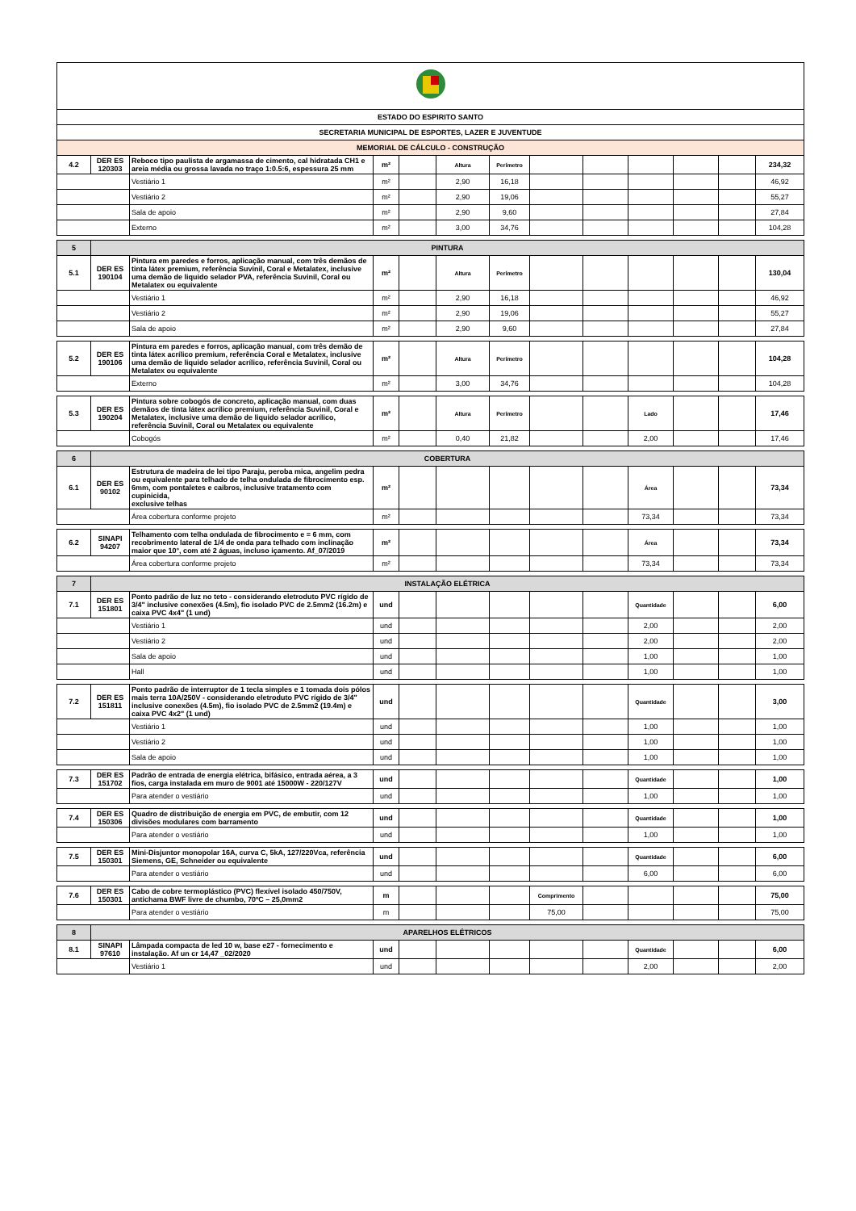| ESTADO DO ESPIRITO SANTO | | | | | | | | | | | | |
| SECRETARIA MUNICIPAL DE ESPORTES, LAZER E JUVENTUDE | | | | | | | | | | | | |
| MEMORIAL DE CÁLCULO - CONSTRUÇÃO | | | | | | | | | | | | |
| 4.2 | DER ES 120303 | Reboco tipo paulista de argamassa de cimento, cal hidratada CH1 e areia média ou grossa lavada no traço 1:0.5:6, espessura 25 mm | m² | | Altura | Perímetro | | | | | | 234,32 |
| | | Vestiário 1 | m² | | 2,90 | 16,18 | | | | | | 46,92 |
| | | Vestiário 2 | m² | | 2,90 | 19,06 | | | | | | 55,27 |
| | | Sala de apoio | m² | | 2,90 | 9,60 | | | | | | 27,84 |
| | | Externo | m² | | 3,00 | 34,76 | | | | | | 104,28 |
| 5 | PINTURA | | | | | | | | | | | |
| 5.1 | DER ES 190104 | Pintura em paredes e forros, aplicação manual, com três demãos de tinta látex premium, referência Suvinil, Coral e Metalatex, inclusive uma demão de liquido selador PVA, referência Suvinil, Coral ou Metalatex ou equivalente | m² | | Altura | Perímetro | | | | | | 130,04 |
| | | Vestiário 1 | m² | | 2,90 | 16,18 | | | | | | 46,92 |
| | | Vestiário 2 | m² | | 2,90 | 19,06 | | | | | | 55,27 |
| | | Sala de apoio | m² | | 2,90 | 9,60 | | | | | | 27,84 |
| 5.2 | DER ES 190106 | Pintura em paredes e forros, aplicação manual, com três demão de tinta látex acrílico premium, referência Coral e Metalatex, inclusive uma demão de liquido selador acrílico, referência Suvinil, Coral ou Metalatex ou equivalente | m² | | Altura | Perímetro | | | | | | 104,28 |
| | | Externo | m² | | 3,00 | 34,76 | | | | | | 104,28 |
| 5.3 | DER ES 190204 | Pintura sobre cobogós de concreto, aplicação manual, com duas demãos de tinta látex acrílico premium, referência Suvinil, Coral e Metalatex, inclusive uma demão de liquido selador acrílico, referência Suvinil, Coral ou Metalatex ou equivalente | m² | | Altura | Perímetro | | | Lado | | | 17,46 |
| | | Cobogós | m² | | 0,40 | 21,82 | | | 2,00 | | | 17,46 |
| 6 | COBERTURA | | | | | | | | | | | |
| 6.1 | DER ES 90102 | Estrutura de madeira de lei tipo Paraju, peroba mica, angelim pedra ou equivalente para telhado de telha ondulada de fibrocimento esp. 6mm, com pontaletes e caibros, inclusive tratamento com cupinicida, exclusive telhas | m² | | | | | | Área | | | 73,34 |
| | | Área cobertura conforme projeto | m² | | | | | | 73,34 | | | 73,34 |
| 6.2 | SINAPI 94207 | Telhamento com telha ondulada de fibrocimento e = 6 mm, com recobrimento lateral de 1/4 de onda para telhado com inclinação maior que 10°, com até 2 águas, incluso içamento. Af_07/2019 | m² | | | | | | Área | | | 73,34 |
| | | Área cobertura conforme projeto | m² | | | | | | 73,34 | | | 73,34 |
| 7 | INSTALAÇÃO ELÉTRICA | | | | | | | | | | | |
| 7.1 | DER ES 151801 | Ponto padrão de luz no teto - considerando eletroduto PVC rígido de 3/4" inclusive conexões (4.5m), fio isolado PVC de 2.5mm2 (16.2m) e caixa PVC 4x4" (1 und) | und | | | | | | Quantidade | | | 6,00 |
| | | Vestiário 1 | und | | | | | | 2,00 | | | 2,00 |
| | | Vestiário 2 | und | | | | | | 2,00 | | | 2,00 |
| | | Sala de apoio | und | | | | | | 1,00 | | | 1,00 |
| | | Hall | und | | | | | | 1,00 | | | 1,00 |
| 7.2 | DER ES 151811 | Ponto padrão de interruptor de 1 tecla simples e 1 tomada dois pólos mais terra 10A/250V - considerando eletroduto PVC rígido de 3/4" inclusive conexões (4.5m), fio isolado PVC de 2.5mm2 (19.4m) e caixa PVC 4x2" (1 und) | und | | | | | | Quantidade | | | 3,00 |
| | | Vestiário 1 | und | | | | | | 1,00 | | | 1,00 |
| | | Vestiário 2 | und | | | | | | 1,00 | | | 1,00 |
| | | Sala de apoio | und | | | | | | 1,00 | | | 1,00 |
| 7.3 | DER ES 151702 | Padrão de entrada de energia elétrica, bifásico, entrada aérea, a 3 fios, carga instalada em muro de 9001 até 15000W - 220/127V | und | | | | | | Quantidade | | | 1,00 |
| | | Para atender o vestiário | und | | | | | | 1,00 | | | 1,00 |
| 7.4 | DER ES 150306 | Quadro de distribuição de energia em PVC, de embutir, com 12 divisões modulares com barramento | und | | | | | | Quantidade | | | 1,00 |
| | | Para atender o vestiário | und | | | | | | 1,00 | | | 1,00 |
| 7.5 | DER ES 150301 | Mini-Disjuntor monopolar 16A, curva C, 5kA, 127/220Vca, referência Siemens, GE, Schneider ou equivalente | und | | | | | | Quantidade | | | 6,00 |
| | | Para atender o vestiário | und | | | | | | 6,00 | | | 6,00 |
| 7.6 | DER ES 150301 | Cabo de cobre termoplástico (PVC) flexível isolado 450/750V, antichama BWF livre de chumbo, 70ºC – 25,0mm2 | m | | | | Comprimento | | | | | 75,00 |
| | | Para atender o vestiário | m | | | | 75,00 | | | | | 75,00 |
| 8 | APARELHOS ELÉTRICOS | | | | | | | | | | | |
| 8.1 | SINAPI 97610 | Lâmpada compacta de led 10 w, base e27 - fornecimento e instalação. Af un cr 14,47 _02/2020 | und | | | | | | Quantidade | | | 6,00 |
| | | Vestiário 1 | und | | | | | | 2,00 | | | 2,00 |